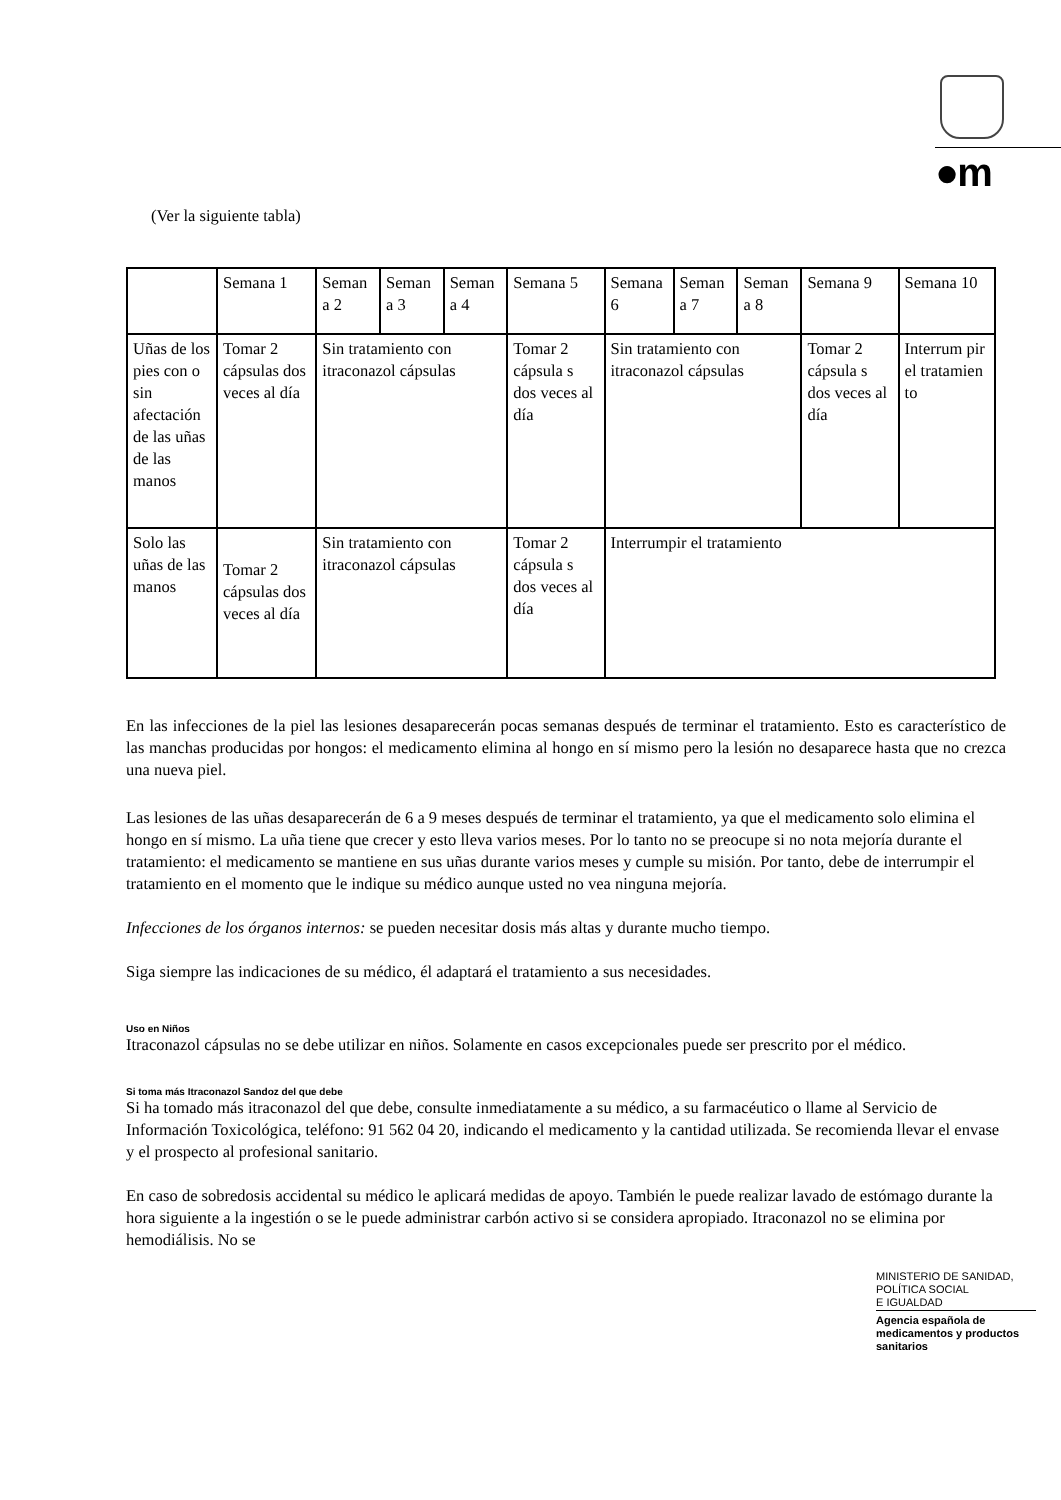●m
(Ver la siguiente tabla)
| | Semana 1 | Seman a 2 | Seman a 3 | Seman a 4 | Semana 5 | Semana 6 | Seman a 7 | Seman a 8 | Semana 9 | Semana 10 |
| Uñas de los pies con o sin afectación de las uñas de las manos | Tomar 2 cápsulas dos veces al día | Sin tratamiento con itraconazol cápsulas | | | Tomar 2 cápsula s dos veces al día | Sin tratamiento con itraconazol cápsulas | | | Tomar 2 cápsula s dos veces al día | Interrum pir el tratamien to |
| Solo las uñas de las manos | Tomar 2 cápsulas dos veces al día | Sin tratamiento con itraconazol cápsulas | | | Tomar 2 cápsula s dos veces al día | Interrumpir el tratamiento | | | | |
En las infecciones de la piel las lesiones desaparecerán pocas semanas después de terminar el tratamiento. Esto es característico de las manchas producidas por hongos: el medicamento elimina al hongo en sí mismo pero la lesión no desaparece hasta que no crezca una nueva piel.
Las lesiones de las uñas desaparecerán de 6 a 9 meses después de terminar el tratamiento, ya que el medicamento solo elimina el hongo en sí mismo. La uña tiene que crecer y esto lleva varios meses. Por lo tanto no se preocupe si no nota mejoría durante el tratamiento: el medicamento se mantiene en sus uñas durante varios meses y cumple su misión. Por tanto, debe de interrumpir el tratamiento en el momento que le indique su médico aunque usted no vea ninguna mejoría.
Infecciones de los órganos internos: se pueden necesitar dosis más altas y durante mucho tiempo.
Siga siempre las indicaciones de su médico, él adaptará el tratamiento a sus necesidades.
Uso en Niños
Itraconazol cápsulas no se debe utilizar en niños. Solamente en casos excepcionales puede ser prescrito por el médico.
Si toma más Itraconazol Sandoz del que debe
Si ha tomado más itraconazol del que debe, consulte inmediatamente a su médico, a su farmacéutico o llame al Servicio de Información Toxicológica, teléfono: 91 562 04 20, indicando el medicamento y la cantidad utilizada. Se recomienda llevar el envase y el prospecto al profesional sanitario.
En caso de sobredosis accidental su médico le aplicará medidas de apoyo. También le puede realizar lavado de estómago durante la hora siguiente a la ingestión o se le puede administrar carbón activo si se considera apropiado. Itraconazol no se elimina por hemodiálisis. No se
MINISTERIO DE SANIDAD,
POLÍTICA SOCIAL
E IGUALDAD
Agencia española de medicamentos y productos sanitarios